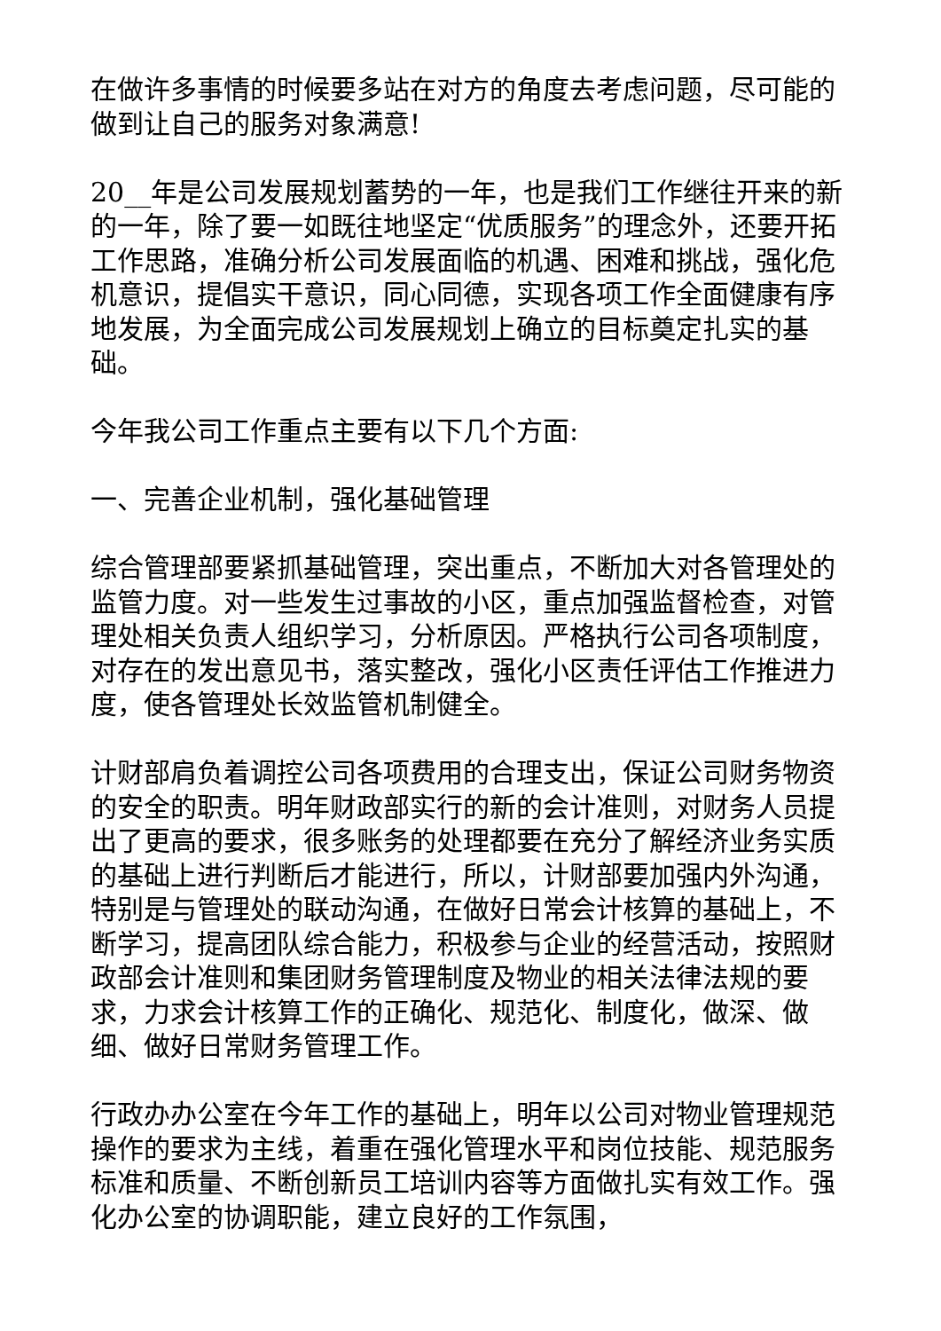在做许多事情的时候要多站在对方的角度去考虑问题，尽可能的做到让自己的服务对象满意!
20__年是公司发展规划蓄势的一年，也是我们工作继往开来的新的一年，除了要一如既往地坚定“优质服务”的理念外，还要开拓工作思路，准确分析公司发展面临的机遇、困难和挑战，强化危机意识，提倡实干意识，同心同德，实现各项工作全面健康有序地发展，为全面完成公司发展规划上确立的目标奠定扎实的基础。
今年我公司工作重点主要有以下几个方面:
一、完善企业机制，强化基础管理
综合管理部要紧抓基础管理，突出重点，不断加大对各管理处的监管力度。对一些发生过事故的小区，重点加强监督检查，对管理处相关负责人组织学习，分析原因。严格执行公司各项制度，对存在的发出意见书，落实整改，强化小区责任评估工作推进力度，使各管理处长效监管机制健全。
计财部肩负着调控公司各项费用的合理支出，保证公司财务物资的安全的职责。明年财政部实行的新的会计准则，对财务人员提出了更高的要求，很多账务的处理都要在充分了解经济业务实质的基础上进行判断后才能进行，所以，计财部要加强内外沟通，特别是与管理处的联动沟通，在做好日常会计核算的基础上，不断学习，提高团队综合能力，积极参与企业的经营活动，按照财政部会计准则和集团财务管理制度及物业的相关法律法规的要求，力求会计核算工作的正确化、规范化、制度化，做深、做细、做好日常财务管理工作。
行政办办公室在今年工作的基础上，明年以公司对物业管理规范操作的要求为主线，着重在强化管理水平和岗位技能、规范服务标准和质量、不断创新员工培训内容等方面做扎实有效工作。强化办公室的协调职能，建立良好的工作氛围，